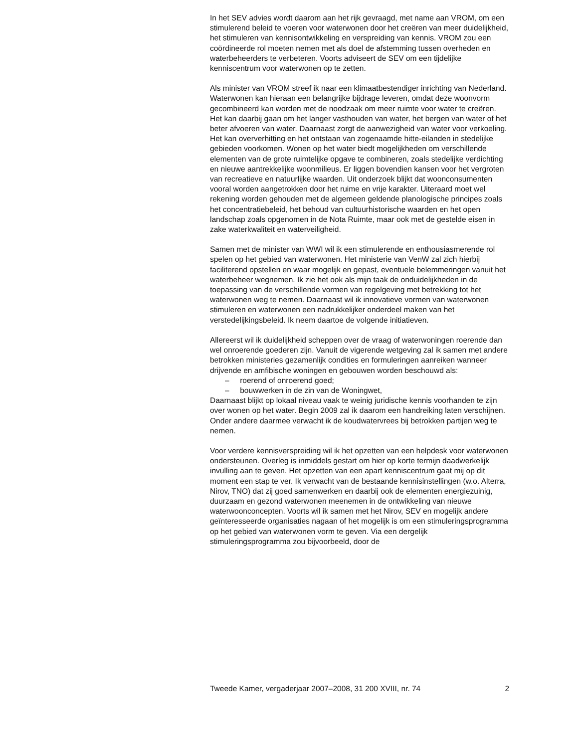In het SEV advies wordt daarom aan het rijk gevraagd, met name aan VROM, om een stimulerend beleid te voeren voor waterwonen door het creëren van meer duidelijkheid, het stimuleren van kennisontwikkeling en verspreiding van kennis. VROM zou een coördineerde rol moeten nemen met als doel de afstemming tussen overheden en waterbeheerders te verbeteren. Voorts adviseert de SEV om een tijdelijke kenniscentrum voor waterwonen op te zetten.
Als minister van VROM streef ik naar een klimaatbestendiger inrichting van Nederland. Waterwonen kan hieraan een belangrijke bijdrage leveren, omdat deze woonvorm gecombineerd kan worden met de noodzaak om meer ruimte voor water te creëren. Het kan daarbij gaan om het langer vasthouden van water, het bergen van water of het beter afvoeren van water. Daarnaast zorgt de aanwezigheid van water voor verkoeling. Het kan oververhitting en het ontstaan van zogenaamde hitte-eilanden in stedelijke gebieden voorkomen. Wonen op het water biedt mogelijkheden om verschillende elementen van de grote ruimtelijke opgave te combineren, zoals stedelijke verdichting en nieuwe aantrekkelijke woonmilieus. Er liggen bovendien kansen voor het vergroten van recreatieve en natuurlijke waarden. Uit onderzoek blijkt dat wooncon­sumenten vooral worden aangetrokken door het ruime en vrije karakter. Uiteraard moet wel rekening worden gehouden met de algemeen geldende planologische principes zoals het concentratiebeleid, het behoud van cultuurhistorische waarden en het open landschap zoals opgenomen in de Nota Ruimte, maar ook met de gestelde eisen in zake waterkwaliteit en waterveiligheid.
Samen met de minister van WWI wil ik een stimulerende en enthousiasmerende rol spelen op het gebied van waterwonen. Het ministerie van VenW zal zich hierbij faciliterend opstellen en waar mogelijk en gepast, eventuele belemmeringen vanuit het waterbeheer wegnemen. Ik zie het ook als mijn taak de onduidelijkheden in de toepassing van de verschillende vormen van regelgeving met betrekking tot het waterwonen weg te nemen. Daarnaast wil ik innovatieve vormen van waterwonen stimuleren en waterwonen een nadrukkelijker onderdeel maken van het verstedelijkingsbeleid. Ik neem daartoe de volgende initiatieven.
Allereerst wil ik duidelijkheid scheppen over de vraag of waterwoningen roerende dan wel onroerende goederen zijn. Vanuit de vigerende wetgeving zal ik samen met andere betrokken ministeries gezamenlijk condities en formuleringen aanreiken wanneer drijvende en amfibische woningen en gebouwen worden beschouwd als:
– roerend of onroerend goed;
– bouwwerken in de zin van de Woningwet,
Daarnaast blijkt op lokaal niveau vaak te weinig juridische kennis voorhanden te zijn over wonen op het water. Begin 2009 zal ik daarom een handreiking laten verschijnen. Onder andere daarmee verwacht ik de koudwatervrees bij betrokken partijen weg te nemen.
Voor verdere kennisverspreiding wil ik het opzetten van een helpdesk voor waterwonen ondersteunen. Overleg is inmiddels gestart om hier op korte termijn daadwerkelijk invulling aan te geven. Het opzetten van een apart kenniscentrum gaat mij op dit moment een stap te ver. Ik verwacht van de bestaande kennisinstellingen (w.o. Alterra, Nirov, TNO) dat zij goed samenwerken en daarbij ook de elementen energiezuinig, duurzaam en gezond waterwonen meenemen in de ontwikkeling van nieuwe waterwoonconcepten. Voorts wil ik samen met het Nirov, SEV en mogelijk andere geïnteresseerde organisaties nagaan of het mogelijk is om een stimuleringsprogramma op het gebied van waterwonen vorm te geven. Via een dergelijk stimuleringsprogramma zou bijvoorbeeld, door de
Tweede Kamer, vergaderjaar 2007–2008, 31 200 XVIII, nr. 74 2